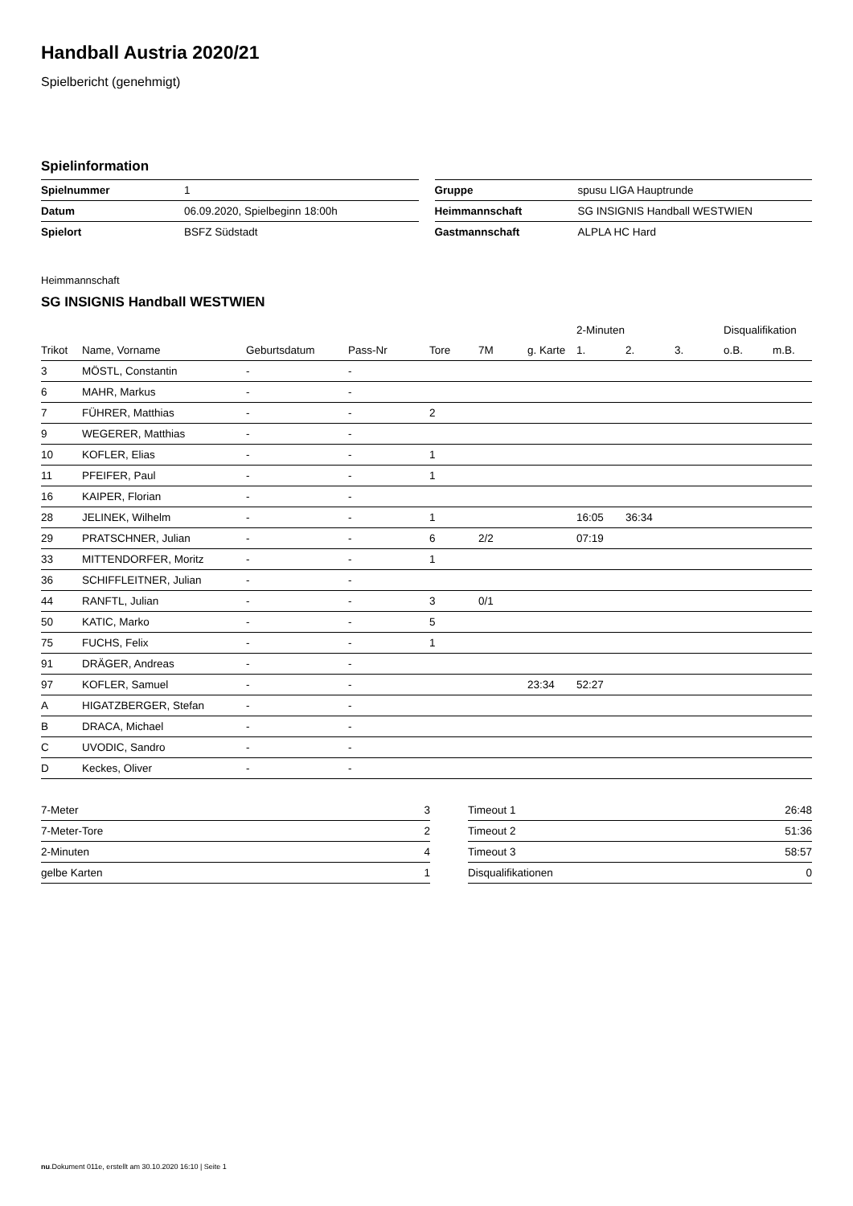Handball Austria 2020/21
Spielbericht (genehmigt)
Spielinformation
| Spielnummer | 1 |
| Datum | 06.09.2020, Spielbeginn 18:00h |
| Spielort | BSFZ Südstadt |
| Gruppe | spusu LIGA Hauptrunde |
| Heimmannschaft | SG INSIGNIS Handball WESTWIEN |
| Gastmannschaft | ALPLA HC Hard |
Heimmannschaft
SG INSIGNIS Handball WESTWIEN
| | | | | | | | 2-Minuten | | | Disqualifikation | |
| --- | --- | --- | --- | --- | --- | --- | --- | --- | --- | --- | --- |
| Trikot | Name, Vorname | Geburtsdatum | Pass-Nr | Tore | 7M | g. Karte | 1. | 2. | 3. | o.B. | m.B. |
| 3 | MÖSTL, Constantin | - | - | | | | | | | | |
| 6 | MAHR, Markus | - | - | | | | | | | | |
| 7 | FÜHRER, Matthias | - | - | 2 | | | | | | | |
| 9 | WEGERER, Matthias | - | - | | | | | | | | |
| 10 | KOFLER, Elias | - | - | 1 | | | | | | | |
| 11 | PFEIFER, Paul | - | - | 1 | | | | | | | |
| 16 | KAIPER, Florian | - | - | | | | | | | | |
| 28 | JELINEK, Wilhelm | - | - | 1 | | | 16:05 | 36:34 | | | |
| 29 | PRATSCHNER, Julian | - | - | 6 | 2/2 | | 07:19 | | | | |
| 33 | MITTENDORFER, Moritz | - | - | 1 | | | | | | | |
| 36 | SCHIFFLEITNER, Julian | - | - | | | | | | | | |
| 44 | RANFTL, Julian | - | - | 3 | 0/1 | | | | | | |
| 50 | KATIC, Marko | - | - | 5 | | | | | | | |
| 75 | FUCHS, Felix | - | - | 1 | | | | | | | |
| 91 | DRÄGER, Andreas | - | - | | | | | | | | |
| 97 | KOFLER, Samuel | - | - | | | 23:34 | 52:27 | | | | |
| A | HIGATZBERGER, Stefan | - | - | | | | | | | | |
| B | DRACA, Michael | - | - | | | | | | | | |
| C | UVODIC, Sandro | - | - | | | | | | | | |
| D | Keckes, Oliver | - | - | | | | | | | | |
| 7-Meter | 3 |
| 7-Meter-Tore | 2 |
| 2-Minuten | 4 |
| gelbe Karten | 1 |
| Timeout 1 | 26:48 |
| Timeout 2 | 51:36 |
| Timeout 3 | 58:57 |
| Disqualifikationen | 0 |
nu.Dokument 011e, erstellt am 30.10.2020 16:10 | Seite 1